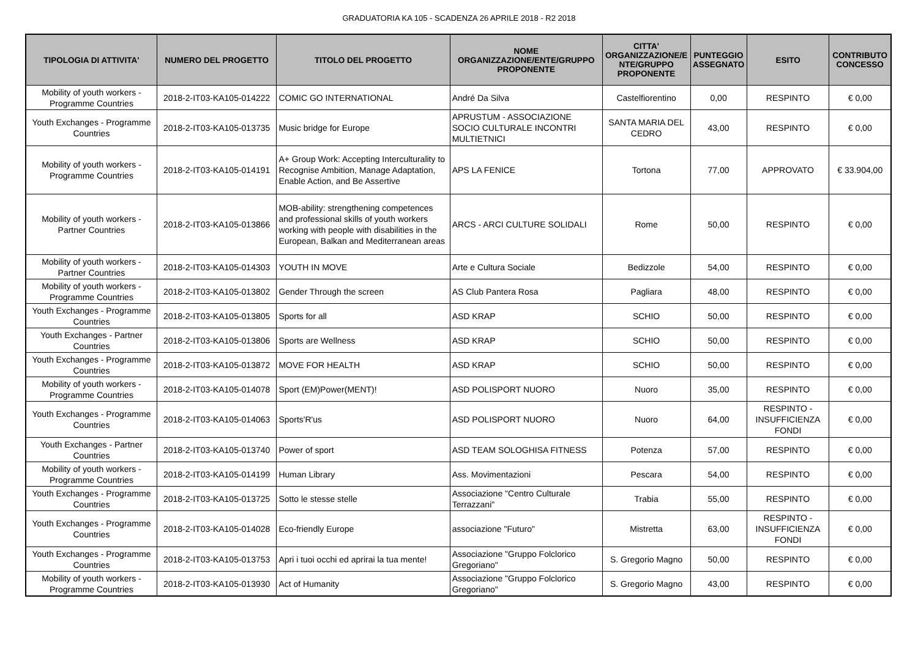GRADUATORIA KA 105 - SCADENZA 26 APRILE 2018 - R2 2018
| TIPOLOGIA DI ATTIVITA' | NUMERO DEL PROGETTO | TITOLO DEL PROGETTO | NOME ORGANIZZAZIONE/ENTE/GRUPPO PROPONENTE | CITTA' ORGANIZZAZIONE/E NTE/GRUPPO PROPONENTE | PUNTEGGIO ASSEGNATO | ESITO | CONTRIBUTO CONCESSO |
| --- | --- | --- | --- | --- | --- | --- | --- |
| Mobility of youth workers - Programme Countries | 2018-2-IT03-KA105-014222 | COMIC GO INTERNATIONAL | André Da Silva | Castelfiorentino | 0,00 | RESPINTO | € 0,00 |
| Youth Exchanges - Programme Countries | 2018-2-IT03-KA105-013735 | Music bridge for Europe | APRUSTUM - ASSOCIAZIONE SOCIO CULTURALE INCONTRI MULTIETNICI | SANTA MARIA DEL CEDRO | 43,00 | RESPINTO | € 0,00 |
| Mobility of youth workers - Programme Countries | 2018-2-IT03-KA105-014191 | A+ Group Work: Accepting Interculturality to Recognise Ambition, Manage Adaptation, Enable Action, and Be Assertive | APS LA FENICE | Tortona | 77,00 | APPROVATO | € 33.904,00 |
| Mobility of youth workers - Partner Countries | 2018-2-IT03-KA105-013866 | MOB-ability: strengthening competences and professional skills of youth workers working with people with disabilities in the European, Balkan and Mediterranean areas | ARCS - ARCI CULTURE SOLIDALI | Rome | 50,00 | RESPINTO | € 0,00 |
| Mobility of youth workers - Partner Countries | 2018-2-IT03-KA105-014303 | YOUTH IN MOVE | Arte e Cultura Sociale | Bedizzole | 54,00 | RESPINTO | € 0,00 |
| Mobility of youth workers - Programme Countries | 2018-2-IT03-KA105-013802 | Gender Through the screen | AS Club Pantera Rosa | Pagliara | 48,00 | RESPINTO | € 0,00 |
| Youth Exchanges - Programme Countries | 2018-2-IT03-KA105-013805 | Sports for all | ASD KRAP | SCHIO | 50,00 | RESPINTO | € 0,00 |
| Youth Exchanges - Partner Countries | 2018-2-IT03-KA105-013806 | Sports are Wellness | ASD KRAP | SCHIO | 50,00 | RESPINTO | € 0,00 |
| Youth Exchanges - Programme Countries | 2018-2-IT03-KA105-013872 | MOVE FOR HEALTH | ASD KRAP | SCHIO | 50,00 | RESPINTO | € 0,00 |
| Mobility of youth workers - Programme Countries | 2018-2-IT03-KA105-014078 | Sport (EM)Power(MENT)! | ASD POLISPORT NUORO | Nuoro | 35,00 | RESPINTO | € 0,00 |
| Youth Exchanges - Programme Countries | 2018-2-IT03-KA105-014063 | Sports'R'us | ASD POLISPORT NUORO | Nuoro | 64,00 | RESPINTO - INSUFFICIENZA FONDI | € 0,00 |
| Youth Exchanges - Partner Countries | 2018-2-IT03-KA105-013740 | Power of sport | ASD TEAM SOLOGHISA FITNESS | Potenza | 57,00 | RESPINTO | € 0,00 |
| Mobility of youth workers - Programme Countries | 2018-2-IT03-KA105-014199 | Human Library | Ass. Movimentazioni | Pescara | 54,00 | RESPINTO | € 0,00 |
| Youth Exchanges - Programme Countries | 2018-2-IT03-KA105-013725 | Sotto le stesse stelle | Associazione "Centro Culturale Terrazzani" | Trabia | 55,00 | RESPINTO | € 0,00 |
| Youth Exchanges - Programme Countries | 2018-2-IT03-KA105-014028 | Eco-friendly Europe | associazione "Futuro" | Mistretta | 63,00 | RESPINTO - INSUFFICIENZA FONDI | € 0,00 |
| Youth Exchanges - Programme Countries | 2018-2-IT03-KA105-013753 | Apri i tuoi occhi ed aprirai la tua mente! | Associazione "Gruppo Folclorico Gregoriano" | S. Gregorio Magno | 50,00 | RESPINTO | € 0,00 |
| Mobility of youth workers - Programme Countries | 2018-2-IT03-KA105-013930 | Act of Humanity | Associazione "Gruppo Folclorico Gregoriano" | S. Gregorio Magno | 43,00 | RESPINTO | € 0,00 |